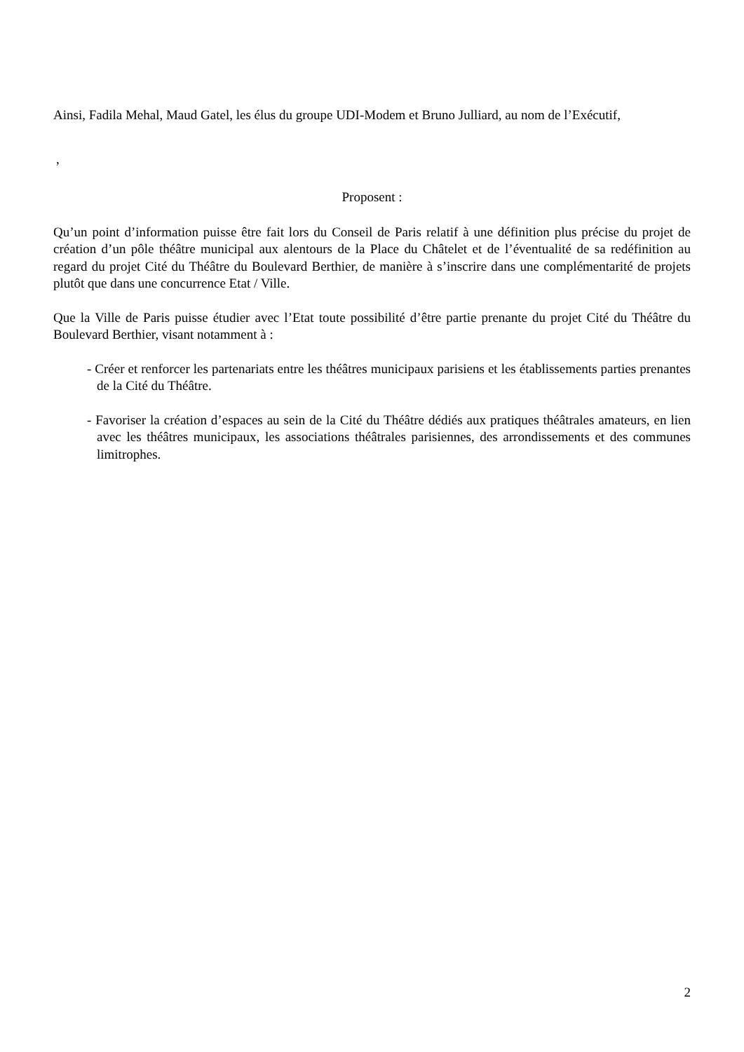Ainsi, Fadila Mehal, Maud Gatel, les élus du groupe UDI-Modem et Bruno Julliard, au nom de l’Exécutif,
,
Proposent :
Qu’un point d’information puisse être fait lors du Conseil de Paris relatif à une définition plus précise du projet de création d’un pôle théâtre municipal aux alentours de la Place du Châtelet et de l’éventualité de sa redéfinition au regard du projet Cité du Théâtre du Boulevard Berthier, de manière à s’inscrire dans une complémentarité de projets plutôt que dans une concurrence Etat / Ville.
Que la Ville de Paris puisse étudier avec l’Etat toute possibilité d’être partie prenante du projet Cité du Théâtre du Boulevard Berthier, visant notamment à :
- Créer et renforcer les partenariats entre les théâtres municipaux parisiens et les établissements parties prenantes de la Cité du Théâtre.
- Favoriser la création d’espaces au sein de la Cité du Théâtre dédiés aux pratiques théâtrales amateurs, en lien avec les théâtres municipaux, les associations théâtrales parisiennes, des arrondissements et des communes limitrophes.
2